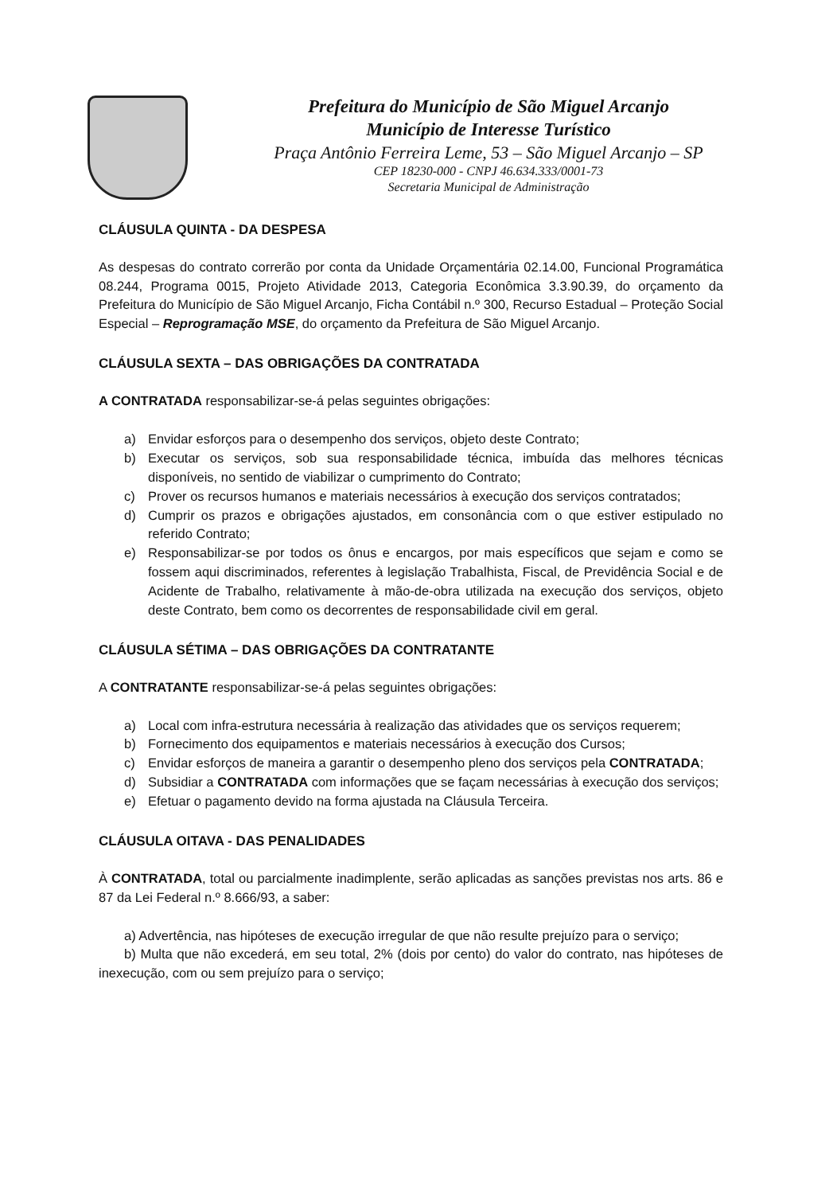Prefeitura do Município de São Miguel Arcanjo
Município de Interesse Turístico
Praça Antônio Ferreira Leme, 53 – São Miguel Arcanjo – SP
CEP 18230-000 - CNPJ 46.634.333/0001-73
Secretaria Municipal de Administração
CLÁUSULA QUINTA - DA DESPESA
As despesas do contrato correrão por conta da Unidade Orçamentária 02.14.00, Funcional Programática 08.244, Programa 0015, Projeto Atividade 2013, Categoria Econômica 3.3.90.39, do orçamento da Prefeitura do Município de São Miguel Arcanjo, Ficha Contábil n.º 300, Recurso Estadual – Proteção Social Especial – Reprogramação MSE, do orçamento da Prefeitura de São Miguel Arcanjo.
CLÁUSULA SEXTA – DAS OBRIGAÇÕES DA CONTRATADA
A CONTRATADA responsabilizar-se-á pelas seguintes obrigações:
a) Envidar esforços para o desempenho dos serviços, objeto deste Contrato;
b) Executar os serviços, sob sua responsabilidade técnica, imbuída das melhores técnicas disponíveis, no sentido de viabilizar o cumprimento do Contrato;
c) Prover os recursos humanos e materiais necessários à execução dos serviços contratados;
d) Cumprir os prazos e obrigações ajustados, em consonância com o que estiver estipulado no referido Contrato;
e) Responsabilizar-se por todos os ônus e encargos, por mais específicos que sejam e como se fossem aqui discriminados, referentes à legislação Trabalhista, Fiscal, de Previdência Social e de Acidente de Trabalho, relativamente à mão-de-obra utilizada na execução dos serviços, objeto deste Contrato, bem como os decorrentes de responsabilidade civil em geral.
CLÁUSULA SÉTIMA – DAS OBRIGAÇÕES DA CONTRATANTE
A CONTRATANTE responsabilizar-se-á pelas seguintes obrigações:
a) Local com infra-estrutura necessária à realização das atividades que os serviços requerem;
b) Fornecimento dos equipamentos e materiais necessários à execução dos Cursos;
c) Envidar esforços de maneira a garantir o desempenho pleno dos serviços pela CONTRATADA;
d) Subsidiar a CONTRATADA com informações que se façam necessárias à execução dos serviços;
e) Efetuar o pagamento devido na forma ajustada na Cláusula Terceira.
CLÁUSULA OITAVA - DAS PENALIDADES
À CONTRATADA, total ou parcialmente inadimplente, serão aplicadas as sanções previstas nos arts. 86 e 87 da Lei Federal n.º 8.666/93, a saber:
a) Advertência, nas hipóteses de execução irregular de que não resulte prejuízo para o serviço;
b) Multa que não excederá, em seu total, 2% (dois por cento) do valor do contrato, nas hipóteses de inexecução, com ou sem prejuízo para o serviço;